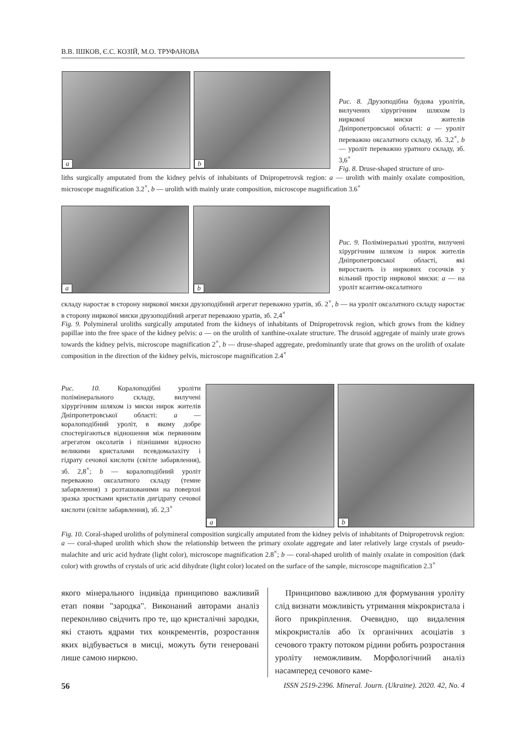В.В. ІШКОВ, Є.С. КОЗІЙ, М.О. ТРУФАНОВА
a b
Рис. 8. Друзоподібна будова уролітів, вилучених хірургічним шляхом із ниркової миски жителів Дніпропетровської області: a — уроліт переважно оксалатного складу, зб. 3,2<sup>×</sup>, b — уроліт переважно уратного складу, зб. 3,6<sup>×</sup>
Fig. 8. Druse-shaped structure of uro-
liths surgically amputated from the kidney pelvis of inhabitants of Dnipropetrovsk region: a — urolith with mainly oxalate composition, microscope magnification 3.2<sup>×</sup>, b — urolith with mainly urate composition, microscope magnification 3.6<sup>×</sup>
a b
Рис. 9. Полімінеральні уроліти, вилучені хірургічним шляхом із нирок жителів Дніпропетровської області, які виростають із ниркових сосочків у вільний простір ниркової миски: a — на уроліт ксантим-оксалатного
складу наростає в сторону ниркової миски друзоподібний агрегат переважно уратів, зб. 2<sup>×</sup>, b — на уроліт оксалатного складу наростає в сторону ниркової миски друзоподібний агрегат переважно уратів, зб. 2,4<sup>×</sup>
Fig. 9. Polymineral uroliths surgically amputated from the kidneys of inhabitants of Dnipropetrovsk region, which grows from the kidney papillae into the free space of the kidney pelvis: a — on the urolith of xanthine-oxalate structure. The drusoid aggregate of mainly urate grows towards the kidney pelvis, microscope magnification 2<sup>×</sup>, b — druse-shaped aggregate, predominantly urate that grows on the urolith of oxalate composition in the direction of the kidney pelvis, microscope magnification 2.4<sup>×</sup>
Рис. 10. Коралоподібні уроліти полімінерального складу, вилучені хірургічним шляхом із миски нирок жителів Дніпропетровської області: a — коралоподібний уроліт, в якому добре спостерігаються відношення між первинним агрегатом оксолатів і пізнішими відносно великими кристалами псевдомалахіту і гідрату сечової кислоти (світле забарвлення), зб. 2,8<sup>×</sup>; b — коралоподібний уроліт переважно оксалатного складу (темне забарвлення) з розташованими на поверхні зразка зростками кристалів дигідрату сечової кислоти (світле забарвлення), зб. 2,3<sup>×</sup>
a b
Fig. 10. Coral-shaped uroliths of polymineral composition surgically amputated from the kidney pelvis of inhabitants of Dnipropetrovsk region: a — coral-shaped urolith which show the relationship between the primary oxolate aggregate and later relatively large crystals of pseudo-malachite and uric acid hydrate (light color), microscope magnification 2.8<sup>×</sup>; b — coral-shaped urolith of mainly oxalate in composition (dark color) with growths of crystals of uric acid dihydrate (light color) located on the surface of the sample, microscope magnification 2.3<sup>×</sup>
якого мінерального індивіда принципово важливий етап появи "зародка". Виконаний авторами аналіз переконливо свідчить про те, що кристалічні зародки, які стають ядрами тих конкрементів, розростання яких відбувається в мисці, можуть бути генеровані лише самою ниркою.
Принципово важливою для формування уроліту слід визнати можливість утримання мікрокристала і його прикріплення. Очевидно, що видалення мікрокристалів або їх органічних асоціатів з сечового тракту потоком рідини робить розростання уроліту неможливим. Морфологічний аналіз насамперед сечового каме-
56 ISSN 2519-2396. Mineral. Journ. (Ukraine). 2020. 42, No. 4